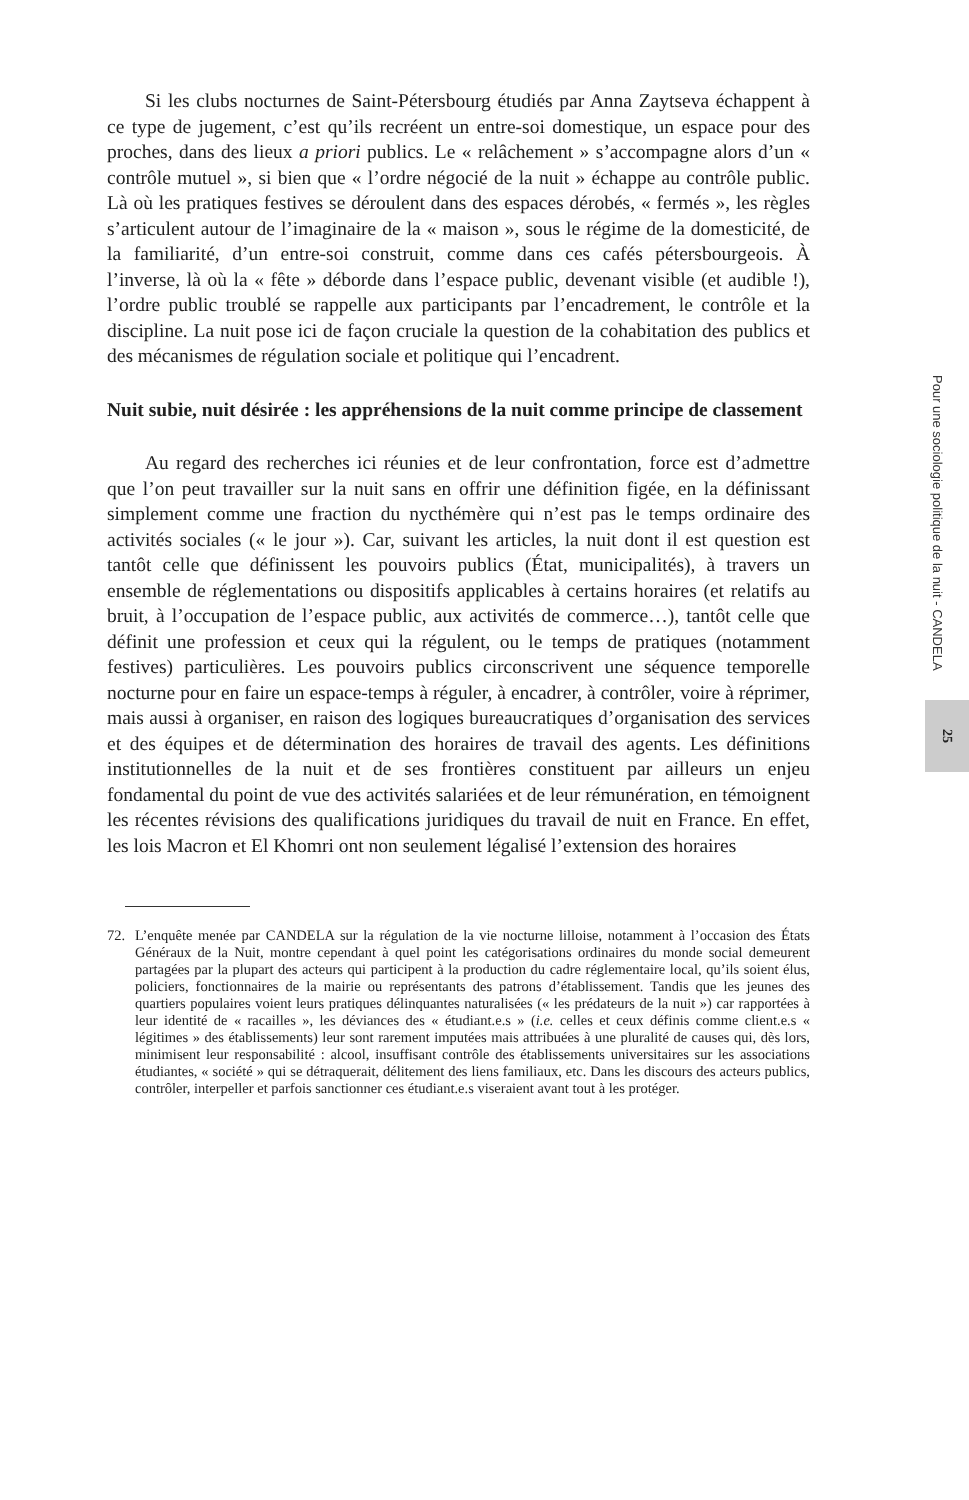Si les clubs nocturnes de Saint-Pétersbourg étudiés par Anna Zaytseva échappent à ce type de jugement, c’est qu’ils recréent un entre-soi domestique, un espace pour des proches, dans des lieux a priori publics. Le « relâchement » s’accompagne alors d’un « contrôle mutuel », si bien que « l’ordre négocié de la nuit » échappe au contrôle public. Là où les pratiques festives se déroulent dans des espaces dérobés, « fermés », les règles s’articulent autour de l’imaginaire de la « maison », sous le régime de la domesticité, de la familiarité, d’un entre-soi construit, comme dans ces cafés pétersbourgeois. À l’inverse, là où la « fête » déborde dans l’espace public, devenant visible (et audible !), l’ordre public troublé se rappelle aux participants par l’encadrement, le contrôle et la discipline. La nuit pose ici de façon cruciale la question de la cohabitation des publics et des mécanismes de régulation sociale et politique qui l’encadrent.
Nuit subie, nuit désirée : les appréhensions de la nuit comme principe de classement
Au regard des recherches ici réunies et de leur confrontation, force est d’admettre que l’on peut travailler sur la nuit sans en offrir une définition figée, en la définissant simplement comme une fraction du nycthémère qui n’est pas le temps ordinaire des activités sociales (« le jour »). Car, suivant les articles, la nuit dont il est question est tantôt celle que définissent les pouvoirs publics (État, municipalités), à travers un ensemble de réglementations ou dispositifs applicables à certains horaires (et relatifs au bruit, à l’occupation de l’espace public, aux activités de commerce…), tantôt celle que définit une profession et ceux qui la régulent, ou le temps de pratiques (notamment festives) particulières. Les pouvoirs publics circonscrivent une séquence temporelle nocturne pour en faire un espace-temps à réguler, à encadrer, à contrôler, voire à réprimer, mais aussi à organiser, en raison des logiques bureaucratiques d’organisation des services et des équipes et de détermination des horaires de travail des agents. Les définitions institutionnelles de la nuit et de ses frontières constituent par ailleurs un enjeu fondamental du point de vue des activités salariées et de leur rémunération, en témoignent les récentes révisions des qualifications juridiques du travail de nuit en France. En effet, les lois Macron et El Khomri ont non seulement légalisé l’extension des horaires
72. L’enquête menée par CANDELA sur la régulation de la vie nocturne lilloise, notamment à l’occasion des États Généraux de la Nuit, montre cependant à quel point les catégorisations ordinaires du monde social demeurent partagées par la plupart des acteurs qui participent à la production du cadre réglementaire local, qu’ils soient élus, policiers, fonctionnaires de la mairie ou représentants des patrons d’établissement. Tandis que les jeunes des quartiers populaires voient leurs pratiques délinquantes naturalisées (« les prédateurs de la nuit ») car rapportées à leur identité de « racailles », les déviances des « étudiant.e.s » (i.e. celles et ceux définis comme client.e.s « légitimes » des établissements) leur sont rarement imputées mais attribuées à une pluralité de causes qui, dès lors, minimisent leur responsabilité : alcool, insuffisant contrôle des établissements universitaires sur les associations étudiantes, « société » qui se détraquerait, délitement des liens familiaux, etc. Dans les discours des acteurs publics, contrôler, interpeller et parfois sanctionner ces étudiant.e.s viseraient avant tout à les protéger.
Pour une sociologie politique de la nuit - CANDELA
25